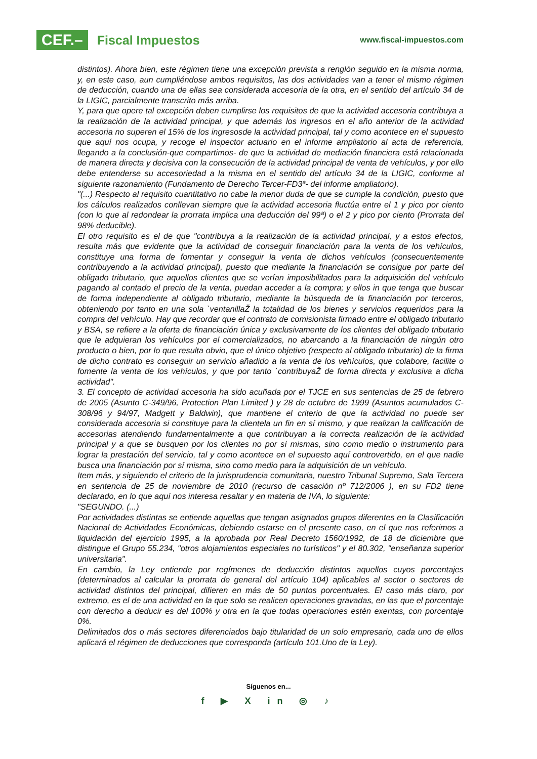CEF.– Fiscal Impuestos
www.fiscal-impuestos.com
distintos). Ahora bien, este régimen tiene una excepción prevista a renglón seguido en la misma norma, y, en este caso, aun cumpliéndose ambos requisitos, las dos actividades van a tener el mismo régimen de deducción, cuando una de ellas sea considerada accesoria de la otra, en el sentido del artículo 34 de la LIGIC, parcialmente transcrito más arriba.
Y, para que opere tal excepción deben cumplirse los requisitos de que la actividad accesoria contribuya a la realización de la actividad principal, y que además los ingresos en el año anterior de la actividad accesoria no superen el 15% de los ingresosde la actividad principal, tal y como acontece en el supuesto que aquí nos ocupa, y recoge el inspector actuario en el informe ampliatorio al acta de referencia, llegando a la conclusión-que compartimos- de que la actividad de mediación financiera está relacionada de manera directa y decisiva con la consecución de la actividad principal de venta de vehículos, y por ello debe entenderse su accesoriedad a la misma en el sentido del artículo 34 de la LIGIC, conforme al siguiente razonamiento (Fundamento de Derecho Tercer-FD3ª- del informe ampliatorio).
"(...) Respecto al requisito cuantitativo no cabe la menor duda de que se cumple la condición, puesto que los cálculos realizados conllevan siempre que la actividad accesoria fluctúa entre el 1 y pico por ciento (con lo que al redondear la prorrata implica una deducción del 99ª) o el 2 y pico por ciento (Prorrata del 98% deducible).
El otro requisito es el de que "contribuya a la realización de la actividad principal, y a estos efectos, resulta más que evidente que la actividad de conseguir financiación para la venta de los vehículos, constituye una forma de fomentar y conseguir la venta de dichos vehículos (consecuentemente contribuyendo a la actividad principal), puesto que mediante la financiación se consigue por parte del obligado tributario, que aquellos clientes que se verían imposibilitados para la adquisición del vehículo pagando al contado el precio de la venta, puedan acceder a la compra; y ellos in que tenga que buscar de forma independiente al obligado tributario, mediante la búsqueda de la financiación por terceros, obteniendo por tanto en una sola `ventanillaŽ la totalidad de los bienes y servicios requeridos para la compra del vehículo. Hay que recordar que el contrato de comisionista firmado entre el obligado tributario y BSA, se refiere a la oferta de financiación única y exclusivamente de los clientes del obligado tributario que le adquieran los vehículos por el comercializados, no abarcando a la financiación de ningún otro producto o bien, por lo que resulta obvio, que el único objetivo (respecto al obligado tributario) de la firma de dicho contrato es conseguir un servicio añadido a la venta de los vehículos, que colabore, facilite o fomente la venta de los vehículos, y que por tanto `contribuyaŽ de forma directa y exclusiva a dicha actividad".
3. El concepto de actividad accesoria ha sido acuñada por el TJCE en sus sentencias de 25 de febrero de 2005 (Asunto C-349/96, Protection Plan Limited ) y 28 de octubre de 1999 (Asuntos acumulados C-308/96 y 94/97, Madgett y Baldwin), que mantiene el criterio de que la actividad no puede ser considerada accesoria si constituye para la clientela un fin en sí mismo, y que realizan la calificación de accesorias atendiendo fundamentalmente a que contribuyan a la correcta realización de la actividad principal y a que se busquen por los clientes no por sí mismas, sino como medio o instrumento para lograr la prestación del servicio, tal y como acontece en el supuesto aquí controvertido, en el que nadie busca una financiación por sí misma, sino como medio para la adquisición de un vehículo.
Item más, y siguiendo el criterio de la jurisprudencia comunitaria, nuestro Tribunal Supremo, Sala Tercera en sentencia de 25 de noviembre de 2010 (recurso de casación nº 712/2006 ), en su FD2 tiene declarado, en lo que aquí nos interesa resaltar y en materia de IVA, lo siguiente:
"SEGUNDO. (...)
Por actividades distintas se entiende aquellas que tengan asignados grupos diferentes en la Clasificación Nacional de Actividades Económicas, debiendo estarse en el presente caso, en el que nos referimos a liquidación del ejercicio 1995, a la aprobada por Real Decreto 1560/1992, de 18 de diciembre que distingue el Grupo 55.234, "otros alojamientos especiales no turísticos" y el 80.302, "enseñanza superior universitaria".
En cambio, la Ley entiende por regímenes de deducción distintos aquellos cuyos porcentajes (determinados al calcular la prorrata de general del artículo 104) aplicables al sector o sectores de actividad distintos del principal, difieren en más de 50 puntos porcentuales. El caso más claro, por extremo, es el de una actividad en la que solo se realicen operaciones gravadas, en las que el porcentaje con derecho a deducir es del 100% y otra en la que todas operaciones estén exentas, con porcentaje 0%.
Delimitados dos o más sectores diferenciados bajo titularidad de un solo empresario, cada uno de ellos aplicará el régimen de deducciones que corresponda (artículo 101.Uno de la Ley).
Síguenos en...
f ▶ X in ◎ ♪